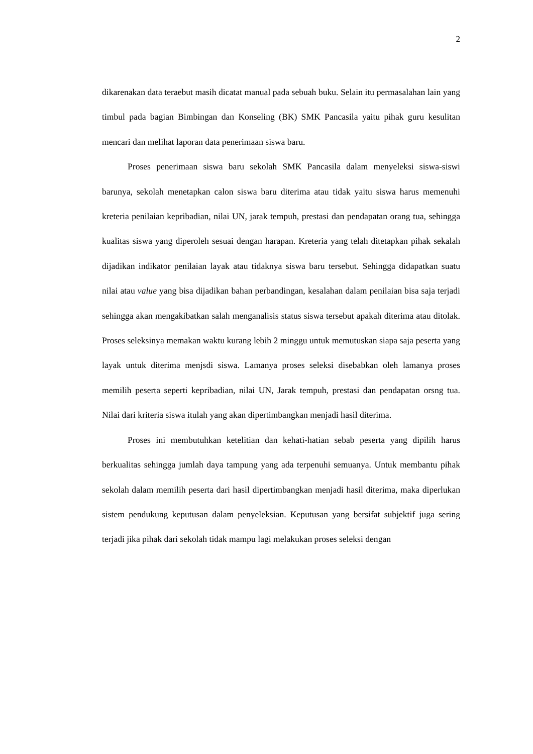2
dikarenakan data teraebut masih dicatat manual pada sebuah buku. Selain itu permasalahan lain yang timbul pada bagian Bimbingan dan Konseling (BK) SMK Pancasila yaitu pihak guru kesulitan mencari dan melihat laporan data penerimaan siswa baru.
Proses penerimaan siswa baru sekolah SMK Pancasila dalam menyeleksi siswa-siswi barunya, sekolah menetapkan calon siswa baru diterima atau tidak yaitu siswa harus memenuhi kreteria penilaian kepribadian, nilai UN, jarak tempuh, prestasi dan pendapatan orang tua, sehingga kualitas siswa yang diperoleh sesuai dengan harapan. Kreteria yang telah ditetapkan pihak sekalah dijadikan indikator penilaian layak atau tidaknya siswa baru tersebut. Sehingga didapatkan suatu nilai atau value yang bisa dijadikan bahan perbandingan, kesalahan dalam penilaian bisa saja terjadi sehingga akan mengakibatkan salah menganalisis status siswa tersebut apakah diterima atau ditolak. Proses seleksinya memakan waktu kurang lebih 2 minggu untuk memutuskan siapa saja peserta yang layak untuk diterima menjsdi siswa. Lamanya proses seleksi disebabkan oleh lamanya proses memilih peserta seperti kepribadian, nilai UN, Jarak tempuh, prestasi dan pendapatan orsng tua. Nilai dari kriteria siswa itulah yang akan dipertimbangkan menjadi hasil diterima.
Proses ini membutuhkan ketelitian dan kehati-hatian sebab peserta yang dipilih harus berkualitas sehingga jumlah daya tampung yang ada terpenuhi semuanya. Untuk membantu pihak sekolah dalam memilih peserta dari hasil dipertimbangkan menjadi hasil diterima, maka diperlukan sistem pendukung keputusan dalam penyeleksian. Keputusan yang bersifat subjektif juga sering terjadi jika pihak dari sekolah tidak mampu lagi melakukan proses seleksi dengan